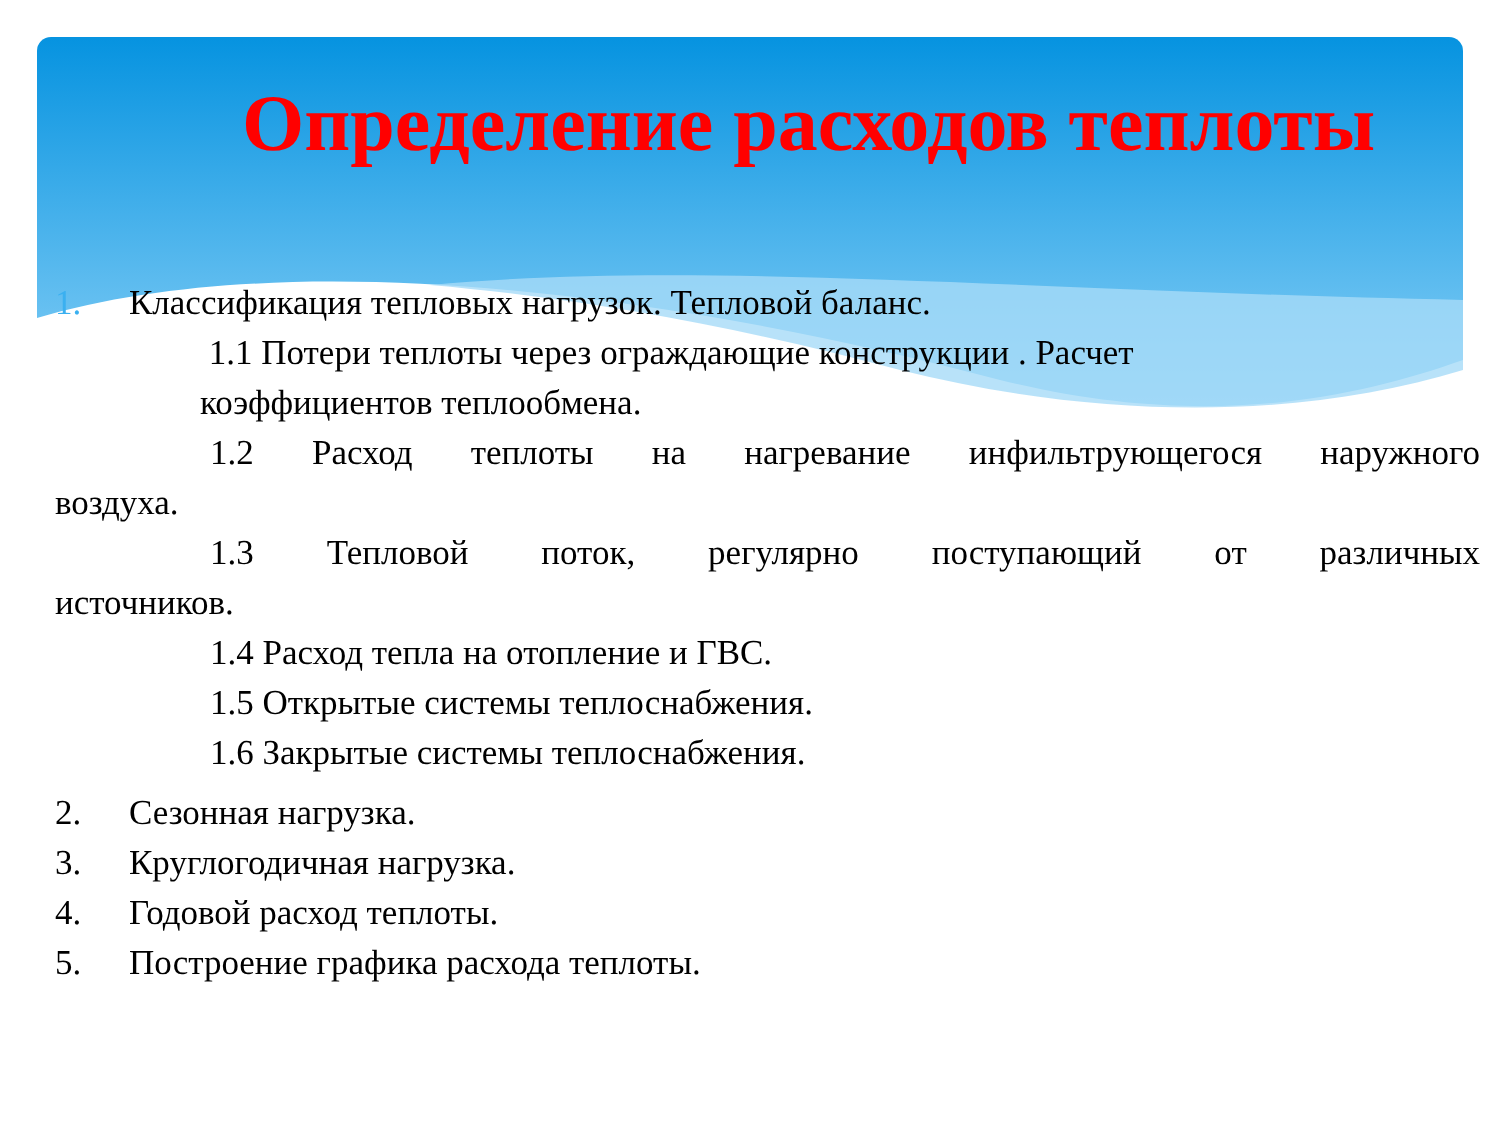Определение расходов теплоты
1. Классификация тепловых нагрузок. Тепловой баланс.
1.1 Потери теплоты через ограждающие конструкции . Расчет
коэффициентов теплообмена.
1.2 Расход теплоты на нагревание инфильтрующегося наружного
воздуха.
1.3 Тепловой поток, регулярно поступающий от различных
источников.
1.4 Расход тепла на отопление и ГВС.
1.5 Открытые системы теплоснабжения.
1.6 Закрытые системы теплоснабжения.
2. Сезонная нагрузка.
3. Круглогодичная нагрузка.
4. Годовой расход теплоты.
5. Построение графика расхода теплоты.